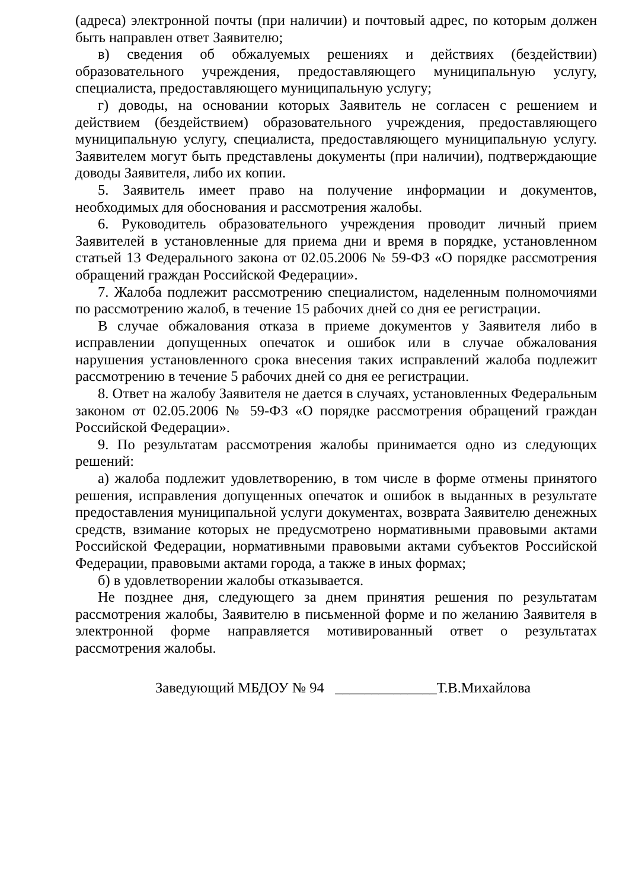(адреса) электронной почты (при наличии) и почтовый адрес, по которым должен быть направлен ответ Заявителю;
в) сведения об обжалуемых решениях и действиях (бездействии) образовательного учреждения, предоставляющего муниципальную услугу, специалиста, предоставляющего муниципальную услугу;
г) доводы, на основании которых Заявитель не согласен с решением и действием (бездействием) образовательного учреждения, предоставляющего муниципальную услугу, специалиста, предоставляющего муниципальную услугу. Заявителем могут быть представлены документы (при наличии), подтверждающие доводы Заявителя, либо их копии.
5. Заявитель имеет право на получение информации и документов, необходимых для обоснования и рассмотрения жалобы.
6. Руководитель образовательного учреждения проводит личный прием Заявителей в установленные для приема дни и время в порядке, установленном статьей 13 Федерального закона от 02.05.2006 № 59-ФЗ «О порядке рассмотрения обращений граждан Российской Федерации».
7. Жалоба подлежит рассмотрению специалистом, наделенным полномочиями по рассмотрению жалоб, в течение 15 рабочих дней со дня ее регистрации.
В случае обжалования отказа в приеме документов у Заявителя либо в исправлении допущенных опечаток и ошибок или в случае обжалования нарушения установленного срока внесения таких исправлений жалоба подлежит рассмотрению в течение 5 рабочих дней со дня ее регистрации.
8. Ответ на жалобу Заявителя не дается в случаях, установленных Федеральным законом от 02.05.2006 № 59-ФЗ «О порядке рассмотрения обращений граждан Российской Федерации».
9. По результатам рассмотрения жалобы принимается одно из следующих решений:
а) жалоба подлежит удовлетворению, в том числе в форме отмены принятого решения, исправления допущенных опечаток и ошибок в выданных в результате предоставления муниципальной услуги документах, возврата Заявителю денежных средств, взимание которых не предусмотрено нормативными правовыми актами Российской Федерации, нормативными правовыми актами субъектов Российской Федерации, правовыми актами города, а также в иных формах;
б) в удовлетворении жалобы отказывается.
Не позднее дня, следующего за днем принятия решения по результатам рассмотрения жалобы, Заявителю в письменной форме и по желанию Заявителя в электронной форме направляется мотивированный ответ о результатах рассмотрения жалобы.
Заведующий МБДОУ № 94 ______________Т.В.Михайлова